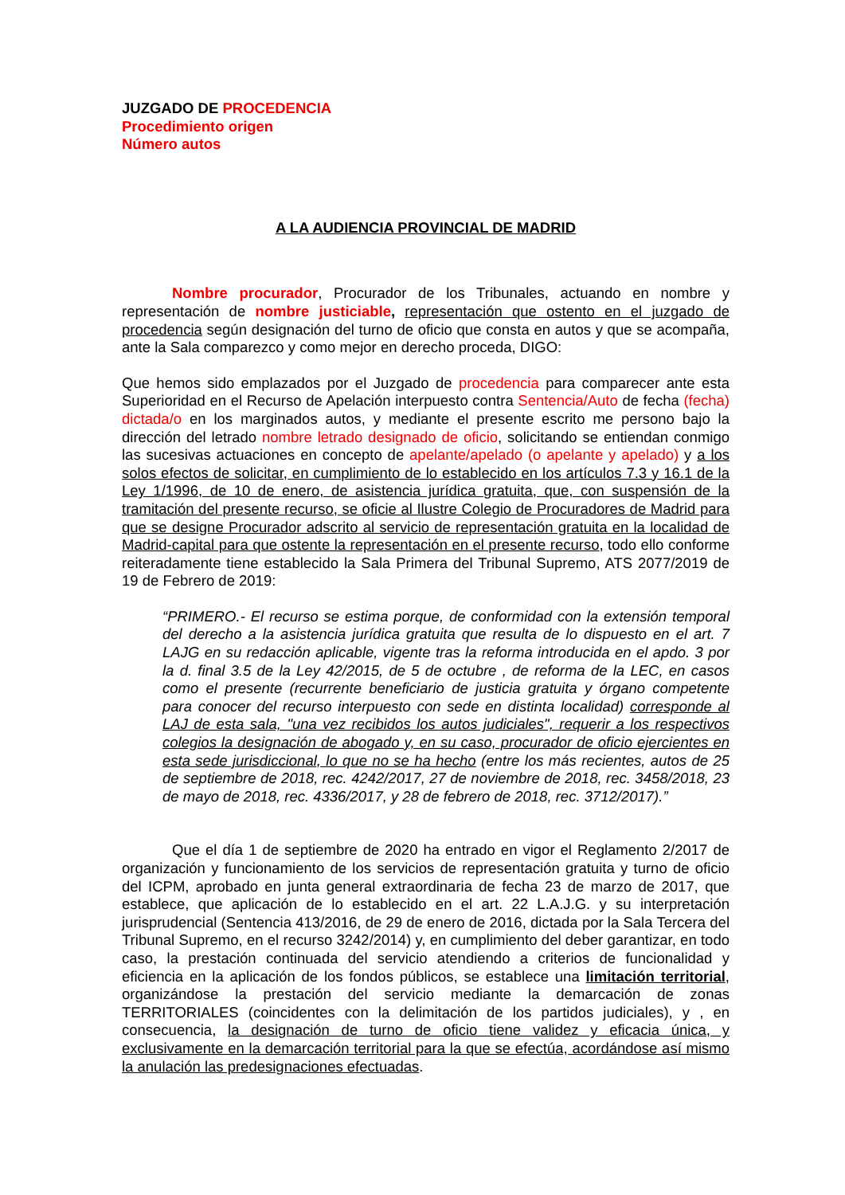JUZGADO DE PROCEDENCIA
Procedimiento origen
Número autos
A LA AUDIENCIA PROVINCIAL DE MADRID
Nombre procurador, Procurador de los Tribunales, actuando en nombre y representación de nombre justiciable, representación que ostento en el juzgado de procedencia según designación del turno de oficio que consta en autos y que se acompaña, ante la Sala comparezco y como mejor en derecho proceda, DIGO:
Que hemos sido emplazados por el Juzgado de procedencia para comparecer ante esta Superioridad en el Recurso de Apelación interpuesto contra Sentencia/Auto de fecha (fecha) dictada/o en los marginados autos, y mediante el presente escrito me persono bajo la dirección del letrado nombre letrado designado de oficio, solicitando se entiendan conmigo las sucesivas actuaciones en concepto de apelante/apelado (o apelante y apelado) y a los solos efectos de solicitar, en cumplimiento de lo establecido en los artículos 7.3 y 16.1 de la Ley 1/1996, de 10 de enero, de asistencia jurídica gratuita, que, con suspensión de la tramitación del presente recurso, se oficie al Ilustre Colegio de Procuradores de Madrid para que se designe Procurador adscrito al servicio de representación gratuita en la localidad de Madrid-capital para que ostente la representación en el presente recurso, todo ello conforme reiteradamente tiene establecido la Sala Primera del Tribunal Supremo, ATS 2077/2019 de 19 de Febrero de 2019:
“PRIMERO.- El recurso se estima porque, de conformidad con la extensión temporal del derecho a la asistencia jurídica gratuita que resulta de lo dispuesto en el art. 7 LAJG en su redacción aplicable, vigente tras la reforma introducida en el apdo. 3 por la d. final 3.5 de la Ley 42/2015, de 5 de octubre , de reforma de la LEC, en casos como el presente (recurrente beneficiario de justicia gratuita y órgano competente para conocer del recurso interpuesto con sede en distinta localidad) corresponde al LAJ de esta sala, "una vez recibidos los autos judiciales", requerir a los respectivos colegios la designación de abogado y, en su caso, procurador de oficio ejercientes en esta sede jurisdiccional, lo que no se ha hecho (entre los más recientes, autos de 25 de septiembre de 2018, rec. 4242/2017, 27 de noviembre de 2018, rec. 3458/2018, 23 de mayo de 2018, rec. 4336/2017, y 28 de febrero de 2018, rec. 3712/2017).”
Que el día 1 de septiembre de 2020 ha entrado en vigor el Reglamento 2/2017 de organización y funcionamiento de los servicios de representación gratuita y turno de oficio del ICPM, aprobado en junta general extraordinaria de fecha 23 de marzo de 2017, que establece, que aplicación de lo establecido en el art. 22 L.A.J.G. y su interpretación jurisprudencial (Sentencia 413/2016, de 29 de enero de 2016, dictada por la Sala Tercera del Tribunal Supremo, en el recurso 3242/2014) y, en cumplimiento del deber garantizar, en todo caso, la prestación continuada del servicio atendiendo a criterios de funcionalidad y eficiencia en la aplicación de los fondos públicos, se establece una limitación territorial, organizándose la prestación del servicio mediante la demarcación de zonas TERRITORIALES (coincidentes con la delimitación de los partidos judiciales), y , en consecuencia, la designación de turno de oficio tiene validez y eficacia única, y exclusivamente en la demarcación territorial para la que se efectúa, acordándose así mismo la anulación las predesignaciones efectuadas.